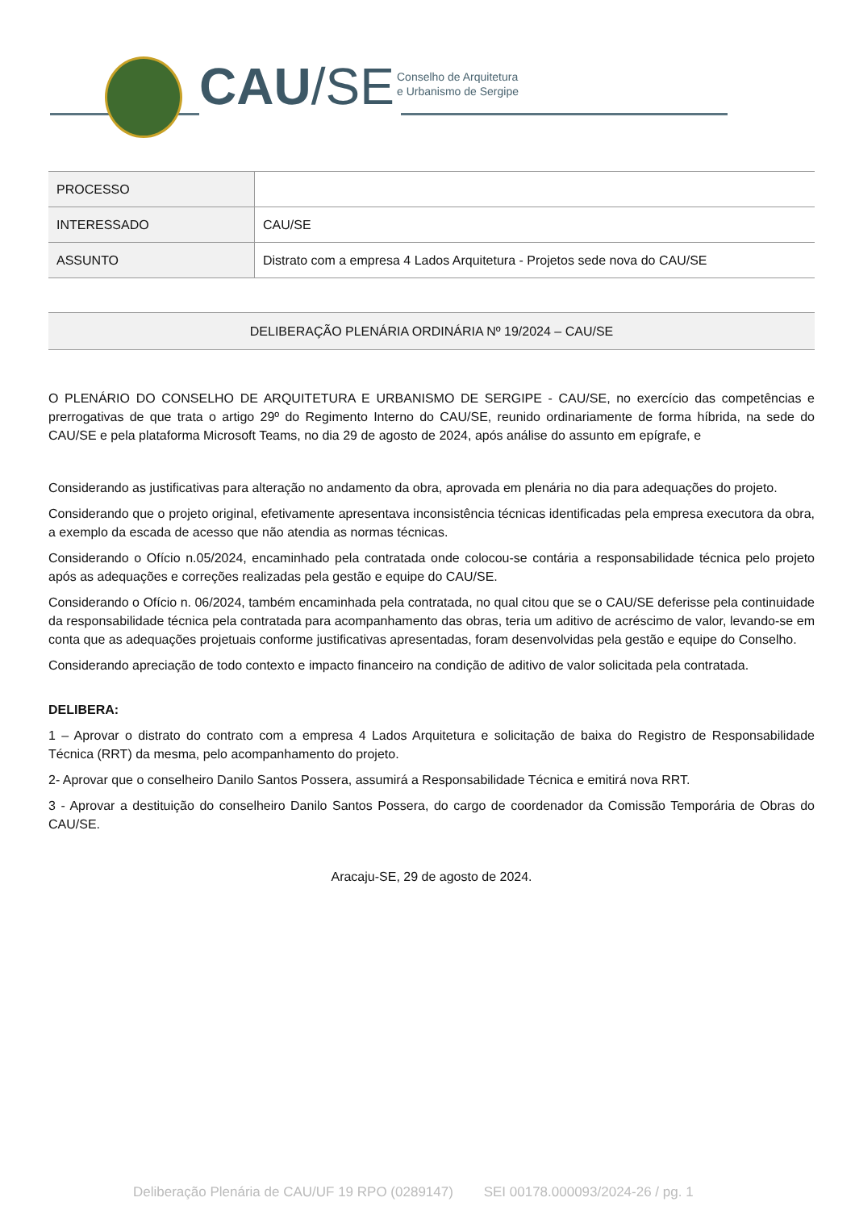CAU/SE
Conselho de Arquitetura
e Urbanismo de Sergipe
| PROCESSO | |
| INTERESSADO | CAU/SE |
| ASSUNTO | Distrato com a empresa 4 Lados Arquitetura - Projetos sede nova do CAU/SE |
DELIBERAÇÃO PLENÁRIA ORDINÁRIA Nº 19/2024 – CAU/SE
O PLENÁRIO DO CONSELHO DE ARQUITETURA E URBANISMO DE SERGIPE - CAU/SE, no exercício das competências e prerrogativas de que trata o artigo 29º do Regimento Interno do CAU/SE, reunido ordinariamente de forma híbrida, na sede do CAU/SE e pela plataforma Microsoft Teams, no dia 29 de agosto de 2024, após análise do assunto em epígrafe, e
Considerando as justificativas para alteração no andamento da obra, aprovada em plenária no dia para adequações do projeto.
Considerando que o projeto original, efetivamente apresentava inconsistência técnicas identificadas pela empresa executora da obra, a exemplo da escada de acesso que não atendia as normas técnicas.
Considerando o Ofício n.05/2024, encaminhado pela contratada onde colocou-se contária a responsabilidade técnica pelo projeto após as adequações e correções realizadas pela gestão e equipe do CAU/SE.
Considerando o Ofício n. 06/2024, também encaminhada pela contratada, no qual citou que se o CAU/SE deferisse pela continuidade da responsabilidade técnica pela contratada para acompanhamento das obras, teria um aditivo de acréscimo de valor, levando-se em conta que as adequações projetuais conforme justificativas apresentadas, foram desenvolvidas pela gestão e equipe do Conselho.
Considerando apreciação de todo contexto e impacto financeiro na condição de aditivo de valor solicitada pela contratada.
DELIBERA:
1 – Aprovar o distrato do contrato com a empresa 4 Lados Arquitetura e solicitação de baixa do Registro de Responsabilidade Técnica (RRT) da mesma, pelo acompanhamento do projeto.
2- Aprovar que o conselheiro Danilo Santos Possera, assumirá a Responsabilidade Técnica e emitirá nova RRT.
3 - Aprovar a destituição do conselheiro Danilo Santos Possera, do cargo de coordenador da Comissão Temporária de Obras do CAU/SE.
Aracaju-SE, 29 de agosto de 2024.
Deliberação Plenária de CAU/UF 19 RPO (0289147) SEI 00178.000093/2024-26 / pg. 1